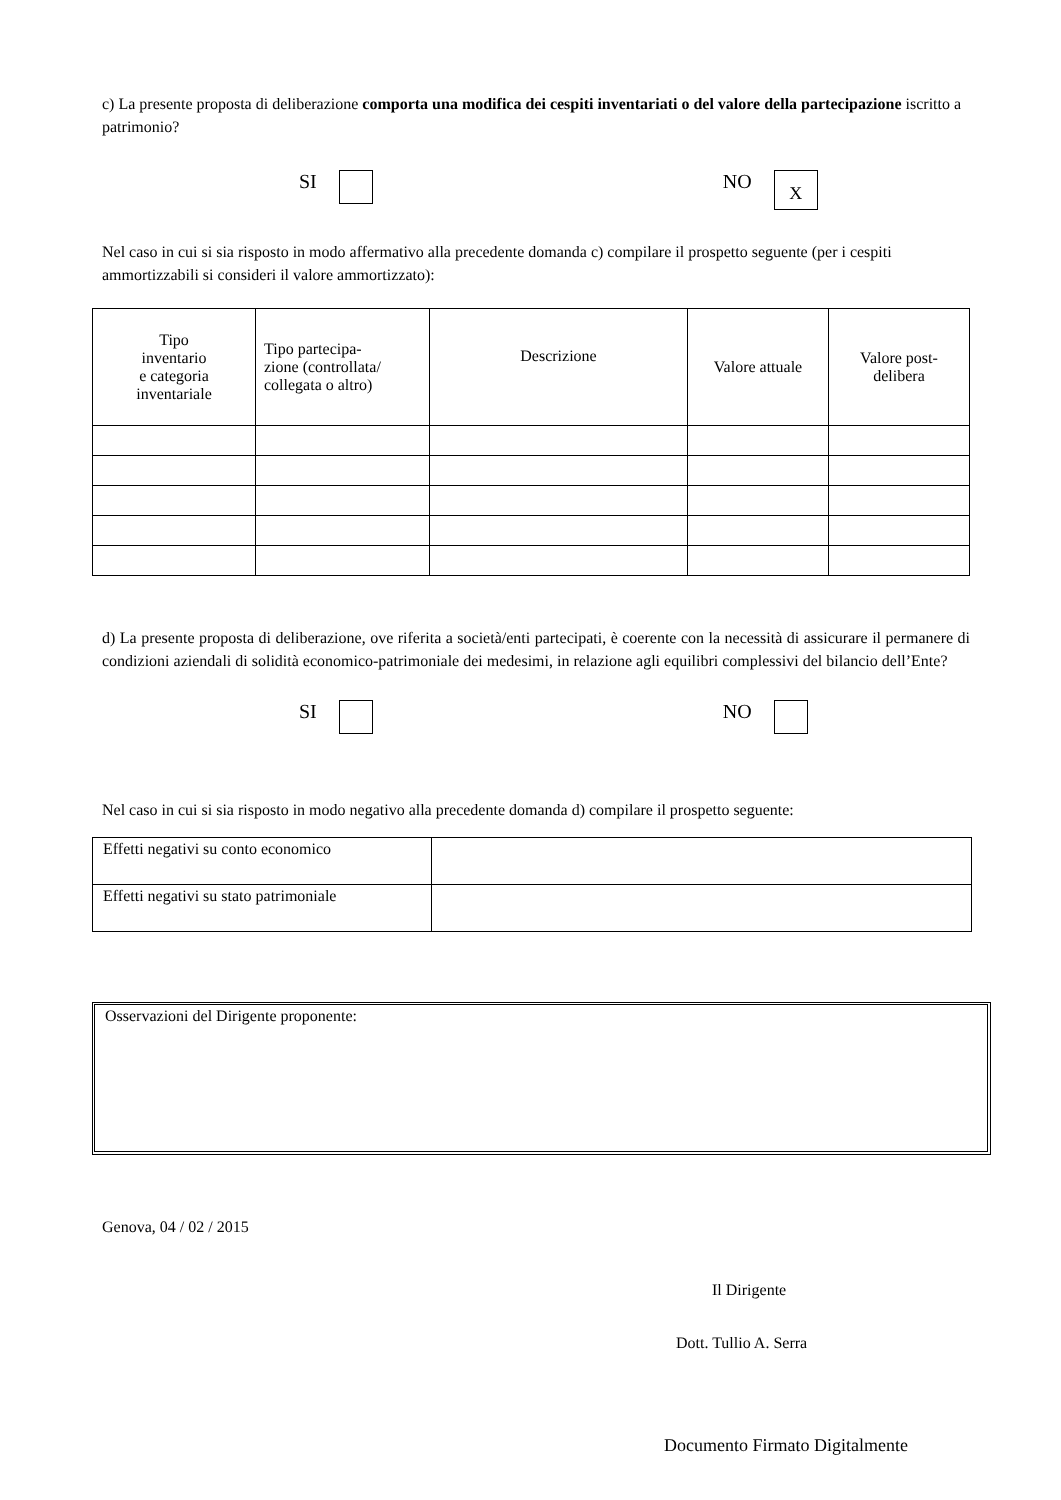c) La presente proposta di deliberazione comporta una modifica dei cespiti inventariati o del valore della partecipazione iscritto a patrimonio?
SI NO X
Nel caso in cui si sia risposto in modo affermativo alla precedente domanda c) compilare il prospetto seguente (per i cespiti ammortizzabili si consideri il valore ammortizzato):
| Tipo inventario e categoria inventariale | Tipo partecipa- zione (controllata/ collegata o altro) | Descrizione | Valore attuale | Valore post- delibera |
| --- | --- | --- | --- | --- |
d) La presente proposta di deliberazione, ove riferita a società/enti partecipati, è coerente con la necessità di assicurare il permanere di condizioni aziendali di solidità economico-patrimoniale dei medesimi, in relazione agli equilibri complessivi del bilancio dell’Ente?
SI NO
Nel caso in cui si sia risposto in modo negativo alla precedente domanda d) compilare il prospetto seguente:
| Effetti negativi su conto economico | |
| Effetti negativi su stato patrimoniale | |
Osservazioni del Dirigente proponente:
Genova, 04 / 02 / 2015
Il Dirigente
Dott. Tullio A. Serra
Documento Firmato Digitalmente